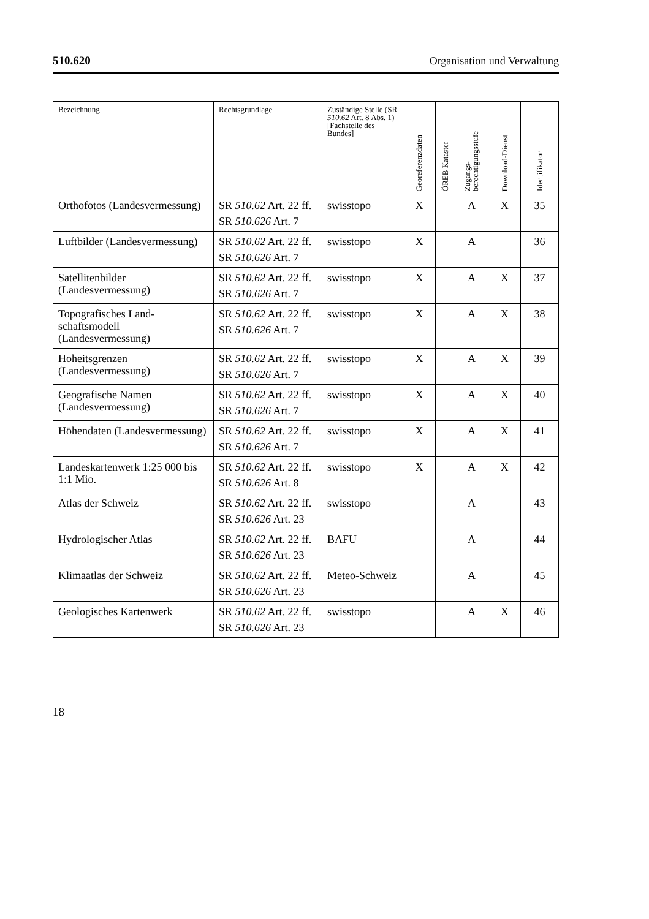510.620 Organisation und Verwaltung
| Bezeichnung | Rechtsgrundlage | Zuständige Stelle (SR 510.62 Art. 8 Abs. 1) [Fachstelle des Bundes] | Georeferenzdaten | ÖREB Kataster | Zugangs- berechtigungsstufe | Download-Dienst | Identifikator |
| --- | --- | --- | --- | --- | --- | --- | --- |
| Orthofotos (Landesvermessung) | SR 510.62 Art. 22 ff. SR 510.626 Art. 7 | swisstopo | X | | A | X | 35 |
| Luftbilder (Landesvermessung) | SR 510.62 Art. 22 ff. SR 510.626 Art. 7 | swisstopo | X | | A | | 36 |
| Satellitenbilder (Landesvermessung) | SR 510.62 Art. 22 ff. SR 510.626 Art. 7 | swisstopo | X | | A | X | 37 |
| Topografisches Land-schaftsmodell (Landesvermessung) | SR 510.62 Art. 22 ff. SR 510.626 Art. 7 | swisstopo | X | | A | X | 38 |
| Hoheitsgrenzen (Landesvermessung) | SR 510.62 Art. 22 ff. SR 510.626 Art. 7 | swisstopo | X | | A | X | 39 |
| Geografische Namen (Landesvermessung) | SR 510.62 Art. 22 ff. SR 510.626 Art. 7 | swisstopo | X | | A | X | 40 |
| Höhendaten (Landesvermessung) | SR 510.62 Art. 22 ff. SR 510.626 Art. 7 | swisstopo | X | | A | X | 41 |
| Landeskartenwerk 1:25 000 bis 1:1 Mio. | SR 510.62 Art. 22 ff. SR 510.626 Art. 8 | swisstopo | X | | A | X | 42 |
| Atlas der Schweiz | SR 510.62 Art. 22 ff. SR 510.626 Art. 23 | swisstopo | | | A | | 43 |
| Hydrologischer Atlas | SR 510.62 Art. 22 ff. SR 510.626 Art. 23 | BAFU | | | A | | 44 |
| Klimaatlas der Schweiz | SR 510.62 Art. 22 ff. SR 510.626 Art. 23 | Meteo-Schweiz | | | A | | 45 |
| Geologisches Kartenwerk | SR 510.62 Art. 22 ff. SR 510.626 Art. 23 | swisstopo | | | A | X | 46 |
18